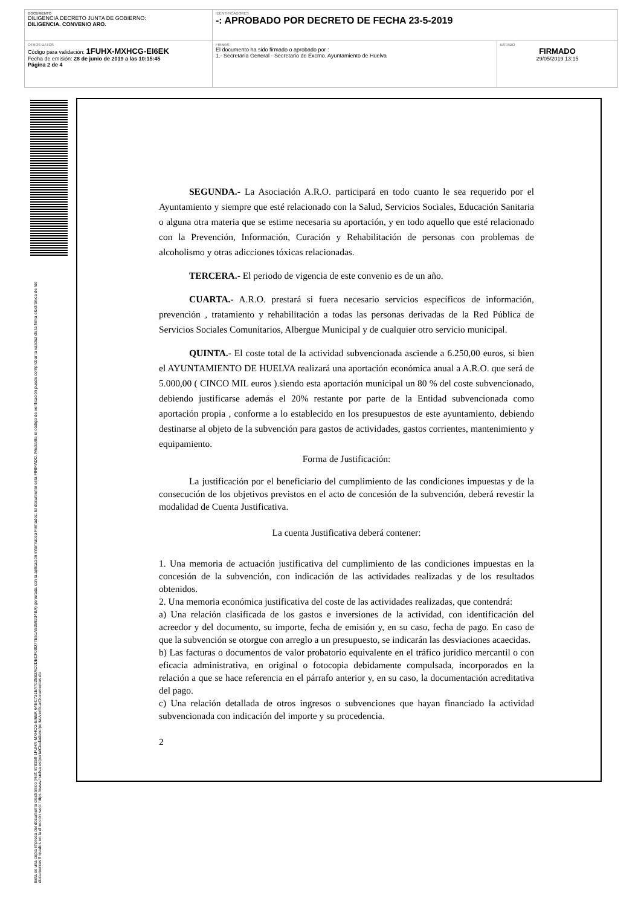| DOCUMENTO DILIGENCIA DECRETO JUNTA DE GOBIERNO: DILIGENCIA. CONVENIO ARO. | IDENTIFICADORES -: APROBADO POR DECRETO DE FECHA 23-5-2019 | |
| OTROS DATOS Código para validación: 1FUHX-MXHCG-EI6EK Fecha de emisión: 28 de junio de 2019 a las 10:15:45 Página 2 de 4 | FIRMAS El documento ha sido firmado o aprobado por : 1.- Secretaría General - Secretario de Excmo. Ayuntamiento de Huelva | ESTADO FIRMADO 29/05/2019 13:15 |
Esta es una copia impresa del documento electrónico (Ref: 878359 1FUHX-MXHCG-EI6EK 64EC721E47025B2AC0DECF00D77E51A5358234BA) generada con la aplicación informática Firmadoc. El documento está FIRMADO. Mediante el código de verificación puede comprobar la validez de la firma electrónica de los documentos firmados en la dirección web: https://www.huelva.es/portalCiudadano/portal/verificarDocumentos.do
SEGUNDA.- La Asociación A.R.O. participará en todo cuanto le sea requerido por el Ayuntamiento y siempre que esté relacionado con la Salud, Servicios Sociales, Educación Sanitaria o alguna otra materia que se estime necesaria su aportación, y en todo aquello que esté relacionado con la Prevención, Información, Curación y Rehabilitación de personas con problemas de alcoholismo y otras adicciones tóxicas relacionadas.
TERCERA.- El periodo de vigencia de este convenio es de un año.
CUARTA.- A.R.O. prestará si fuera necesario servicios específicos de información, prevención , tratamiento y rehabilitación a todas las personas derivadas de la Red Pública de Servicios Sociales Comunitarios, Albergue Municipal y de cualquier otro servicio municipal.
QUINTA.- El coste total de la actividad subvencionada asciende a 6.250,00 euros, si bien el AYUNTAMIENTO DE HUELVA realizará una aportación económica anual a A.R.O. que será de 5.000,00 ( CINCO MIL euros ).siendo esta aportación municipal un 80 % del coste subvencionado, debiendo justificarse además el 20% restante por parte de la Entidad subvencionada como aportación propia , conforme a lo establecido en los presupuestos de este ayuntamiento, debiendo destinarse al objeto de la subvención para gastos de actividades, gastos corrientes, mantenimiento y equipamiento.
Forma de Justificación:
La justificación por el beneficiario del cumplimiento de las condiciones impuestas y de la consecución de los objetivos previstos en el acto de concesión de la subvención, deberá revestir la modalidad de Cuenta Justificativa.
La cuenta Justificativa deberá contener:
1. Una memoria de actuación justificativa del cumplimiento de las condiciones impuestas en la concesión de la subvención, con indicación de las actividades realizadas y de los resultados obtenidos.
2. Una memoria económica justificativa del coste de las actividades realizadas, que contendrá:
a) Una relación clasificada de los gastos e inversiones de la actividad, con identificación del acreedor y del documento, su importe, fecha de emisión y, en su caso, fecha de pago. En caso de que la subvención se otorgue con arreglo a un presupuesto, se indicarán las desviaciones acaecidas.
b) Las facturas o documentos de valor probatorio equivalente en el tráfico jurídico mercantil o con eficacia administrativa, en original o fotocopia debidamente compulsada, incorporados en la relación a que se hace referencia en el párrafo anterior y, en su caso, la documentación acreditativa del pago.
c) Una relación detallada de otros ingresos o subvenciones que hayan financiado la actividad subvencionada con indicación del importe y su procedencia.
2